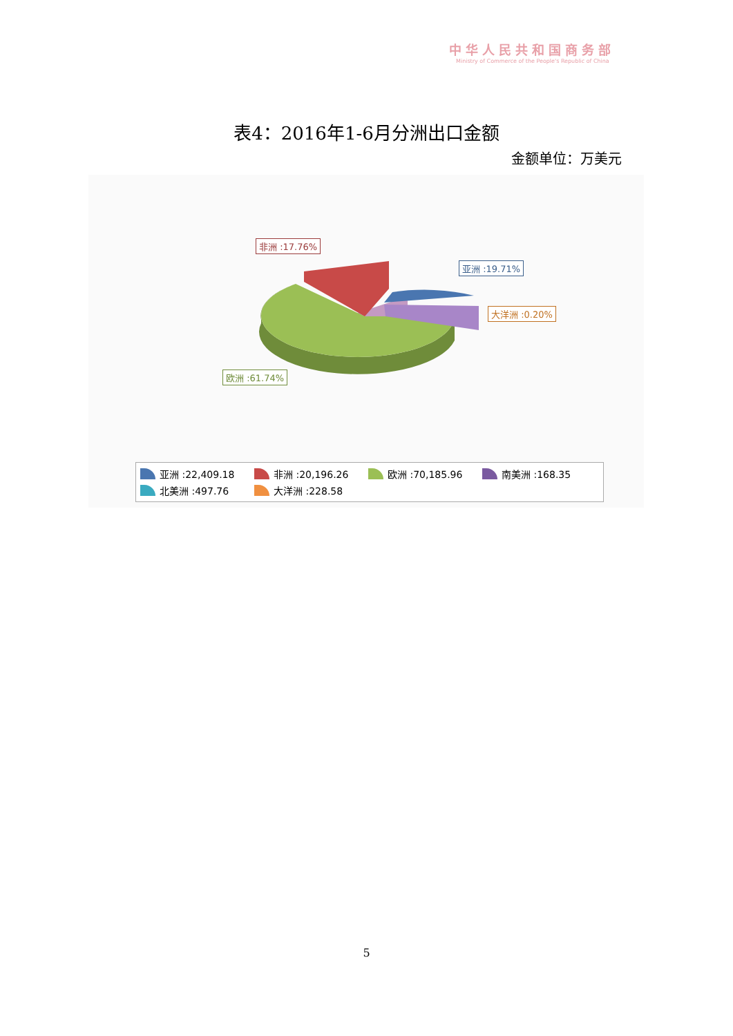中华人民共和国商务部
Ministry of Commerce of the People's Republic of China
表4：2016年1-6月分洲出口金额
金额单位：万美元
非洲 :17.76%
亚洲 :19.71%
大洋洲 :0.20%
欧洲 :61.74%
亚洲 :22,409.18 非洲 :20,196.26 欧洲 :70,185.96 南美洲 :168.35 北美洲 :497.76 大洋洲 :228.58
5